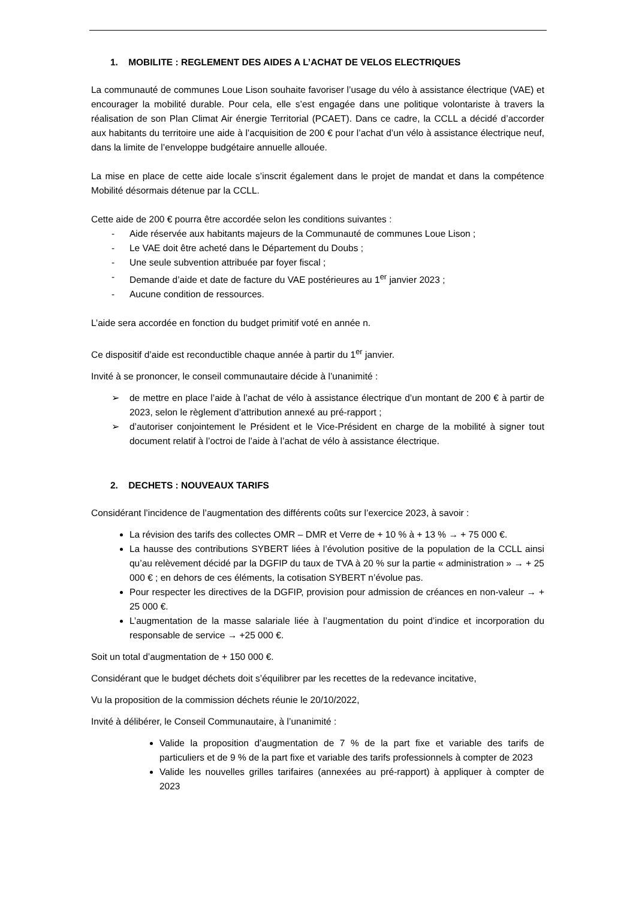1. MOBILITE : REGLEMENT DES AIDES A L’ACHAT DE VELOS ELECTRIQUES
La communauté de communes Loue Lison souhaite favoriser l’usage du vélo à assistance électrique (VAE) et encourager la mobilité durable. Pour cela, elle s’est engagée dans une politique volontariste à travers la réalisation de son Plan Climat Air énergie Territorial (PCAET). Dans ce cadre, la CCLL a décidé d’accorder aux habitants du territoire une aide à l’acquisition de 200 € pour l’achat d’un vélo à assistance électrique neuf, dans la limite de l’enveloppe budgétaire annuelle allouée.
La mise en place de cette aide locale s’inscrit également dans le projet de mandat et dans la compétence Mobilité désormais détenue par la CCLL.
Cette aide de 200 € pourra être accordée selon les conditions suivantes :
- Aide réservée aux habitants majeurs de la Communauté de communes Loue Lison ;
- Le VAE doit être acheté dans le Département du Doubs ;
- Une seule subvention attribuée par foyer fiscal ;
- Demande d’aide et date de facture du VAE postérieures au 1<sup>er</sup> janvier 2023 ;
- Aucune condition de ressources.
L’aide sera accordée en fonction du budget primitif voté en année n.
Ce dispositif d’aide est reconductible chaque année à partir du 1<sup>er</sup> janvier.
Invité à se prononcer, le conseil communautaire décide à l’unanimité :
➢ de mettre en place l’aide à l’achat de vélo à assistance électrique d’un montant de 200 € à partir de 2023, selon le règlement d’attribution annexé au pré-rapport ;
➢ d’autoriser conjointement le Président et le Vice-Président en charge de la mobilité à signer tout document relatif à l’octroi de l’aide à l’achat de vélo à assistance électrique.
2. DECHETS : NOUVEAUX TARIFS
Considérant l’incidence de l’augmentation des différents coûts sur l’exercice 2023, à savoir :
La révision des tarifs des collectes OMR – DMR et Verre de + 10 % à + 13 % → + 75 000 €.
La hausse des contributions SYBERT liées à l’évolution positive de la population de la CCLL ainsi qu’au relèvement décidé par la DGFIP du taux de TVA à 20 % sur la partie « administration » → + 25 000 € ; en dehors de ces éléments, la cotisation SYBERT n’évolue pas.
Pour respecter les directives de la DGFIP, provision pour admission de créances en non-valeur → + 25 000 €.
L’augmentation de la masse salariale liée à l’augmentation du point d’indice et incorporation du responsable de service → +25 000 €.
Soit un total d’augmentation de + 150 000 €.
Considérant que le budget déchets doit s’équilibrer par les recettes de la redevance incitative,
Vu la proposition de la commission déchets réunie le 20/10/2022,
Invité à délibérer, le Conseil Communautaire, à l’unanimité :
Valide la proposition d’augmentation de 7 % de la part fixe et variable des tarifs de particuliers et de 9 % de la part fixe et variable des tarifs professionnels à compter de 2023
Valide les nouvelles grilles tarifaires (annexées au pré-rapport) à appliquer à compter de 2023